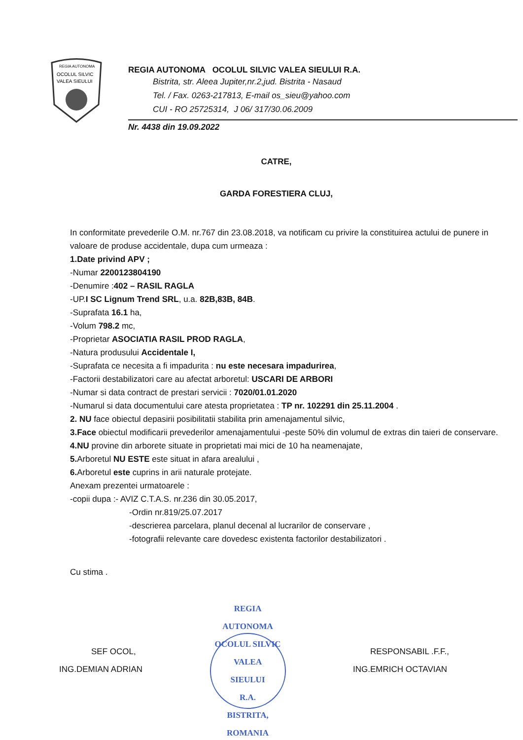REGIA AUTONOMA
OCOLUL SILVIC
VALEA SIEULUI
REGIA AUTONOMA OCOLUL SILVIC VALEA SIEULUI R.A.
Bistrita, str. Aleea Jupiter,nr.2,jud. Bistrita - Nasaud
Tel. / Fax. 0263-217813, E-mail os_sieu@yahoo.com
CUI - RO 25725314, J 06/ 317/30.06.2009
Nr. 4438 din 19.09.2022
CATRE,
GARDA FORESTIERA CLUJ,
In conformitate prevederile O.M. nr.767 din 23.08.2018, va notificam cu privire la constituirea actului de punere in valoare de produse accidentale, dupa cum urmeaza :
1.Date privind APV ;
-Numar 2200123804190
-Denumire :402 – RASIL RAGLA
-UP.I SC Lignum Trend SRL, u.a. 82B,83B, 84B.
-Suprafata 16.1 ha,
-Volum 798.2 mc,
-Proprietar ASOCIATIA RASIL PROD RAGLA,
-Natura produsului Accidentale I,
-Suprafata ce necesita a fi impadurita : nu este necesara impadurirea,
-Factorii destabilizatori care au afectat arboretul: USCARI DE ARBORI
-Numar si data contract de prestari servicii : 7020/01.01.2020
-Numarul si data documentului care atesta proprietatea : TP nr. 102291 din 25.11.2004 .
2. NU face obiectul depasirii posibilitatii stabilita prin amenajamentul silvic,
3.Face obiectul modificarii prevederilor amenajamentului -peste 50% din volumul de extras din taieri de conservare.
4.NU provine din arborete situate in proprietati mai mici de 10 ha neamenajate,
5. Arboretul NU ESTE este situat in afara arealului ,
6. Arboretul este cuprins in arii naturale protejate.
Anexam prezentei urmatoarele :
-copii dupa :- AVIZ C.T.A.S. nr.236 din 30.05.2017,
-Ordin nr.819/25.07.2017
-descrierea parcelara, planul decenal al lucrarilor de conservare ,
-fotografii relevante care dovedesc existenta factorilor destabilizatori .
Cu stima .
SEF OCOL,
ING.DEMIAN ADRIAN
REGIA AUTONOMA OCOLUL SILVIC
VALEA
SIEULUI
R.A.
BISTRITA, ROMANIA
RESPONSABIL .F.F.,
ING.EMRICH OCTAVIAN